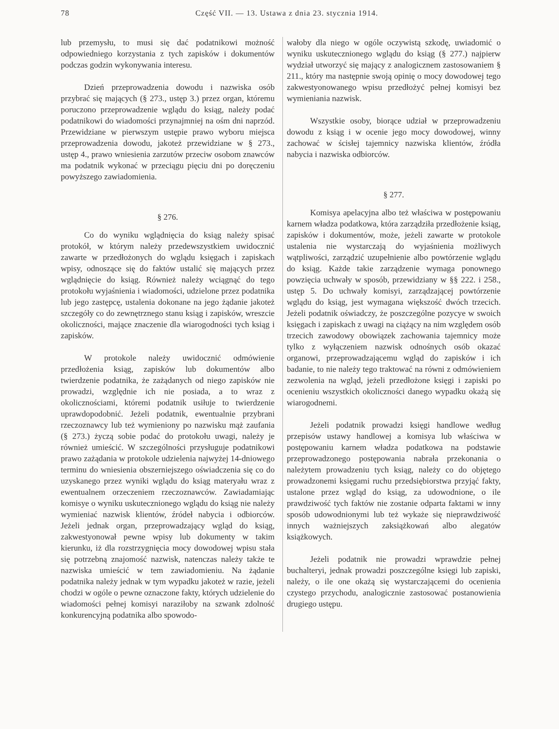78 Część VII. — 13. Ustawa z dnia 23. stycznia 1914.
lub przemysłu, to musi się dać podatnikowi możność odpowiedniego korzystania z tych zapisków i dokumentów podczas godzin wykonywania interesu.
Dzień przeprowadzenia dowodu i nazwiska osób przybrać się mających (§ 273., ustęp 3.) przez organ, któremu poruczono przeprowadzenie wglądu do ksiąg, należy podać podatnikowi do wiadomości przynajmniej na ośm dni naprzód. Przewidziane w pierwszym ustępie prawo wyboru miejsca przeprowadzenia dowodu, jakoteż przewidziane w § 273., ustęp 4., prawo wniesienia zarzutów przeciw osobom znawców ma podatnik wykonać w przeciągu pięciu dni po doręczeniu powyższego zawiadomienia.
§ 276.
Co do wyniku wglądnięcia do ksiąg należy spisać protokół, w którym należy przedewszystkiem uwidocznić zawarte w przedłożonych do wglądu księgach i zapiskach wpisy, odnoszące się do faktów ustalić się mających przez wglądnięcie do ksiąg. Również należy wciągnąć do tego protokołu wyjaśnienia i wiadomości, udzielone przez podatnika lub jego zastępcę, ustalenia dokonane na jego żądanie jakoteż szczegóły co do zewnętrznego stanu ksiąg i zapisków, wreszcie okoliczności, mające znaczenie dla wiarogodności tych ksiąg i zapisków.
W protokole należy uwidocznić odmówienie przedłożenia ksiąg, zapisków lub dokumentów albo twierdzenie podatnika, że zażądanych od niego zapisków nie prowadzi, względnie ich nie posiada, a to wraz z okolicznościami, któremi podatnik usiłuje to twierdzenie uprawdopodobnić. Jeżeli podatnik, ewentualnie przybrani rzeczoznawcy lub też wymieniony po nazwisku mąż zaufania (§ 273.) życzą sobie podać do protokołu uwagi, należy je również umieścić. W szczególności przysługuje podatnikowi prawo zażądania w protokole udzielenia najwyżej 14-dniowego terminu do wniesienia obszerniejszego oświadczenia się co do uzyskanego przez wyniki wglądu do ksiąg materyału wraz z ewentualnem orzeczeniem rzeczoznawców. Zawiadamiając komisye o wyniku uskutecznionego wglądu do ksiąg nie należy wymieniać nazwisk klientów, źródeł nabycia i odbiorców. Jeżeli jednak organ, przeprowadzający wgląd do ksiąg, zakwestyonował pewne wpisy lub dokumenty w takim kierunku, iż dla rozstrzygnięcia mocy dowodowej wpisu stała się potrzebną znajomość nazwisk, natenczas należy także te nazwiska umieścić w tem zawiadomieniu. Na żądanie podatnika należy jednak w tym wypadku jakoteż w razie, jeżeli chodzi w ogóle o pewne oznaczone fakty, których udzielenie do wiadomości pełnej komisyi naraziłoby na szwank zdolność konkurencyjną podatnika albo spowodo-
wałoby dla niego w ogóle oczywistą szkodę, uwiadomić o wyniku uskutecznionego wglądu do ksiąg (§ 277.) najpierw wydział utworzyć się mający z analogicznem zastosowaniem § 211., który ma następnie swoją opinię o mocy dowodowej tego zakwestyonowanego wpisu przedłożyć pełnej komisyi bez wymieniania nazwisk.
Wszystkie osoby, biorące udział w przeprowadzeniu dowodu z ksiąg i w ocenie jego mocy dowodowej, winny zachować w ścisłej tajemnicy nazwiska klientów, źródła nabycia i nazwiska odbiorców.
§ 277.
Komisya apelacyjna albo też właściwa w postępowaniu karnem władza podatkowa, która zarządziła przedłożenie ksiąg, zapisków i dokumentów, może, jeżeli zawarte w protokole ustalenia nie wystarczają do wyjaśnienia możliwych wątpliwości, zarządzić uzupełnienie albo powtórzenie wglądu do ksiąg. Każde takie zarządzenie wymaga ponownego powzięcia uchwały w sposób, przewidziany w §§ 222. i 258., ustęp 5. Do uchwały komisyi, zarządzającej powtórzenie wglądu do ksiąg, jest wymagana większość dwóch trzecich. Jeżeli podatnik oświadczy, że poszczególne pozycye w swoich księgach i zapiskach z uwagi na ciążący na nim względem osób trzecich zawodowy obowiązek zachowania tajemnicy może tylko z wyłączeniem nazwisk odnośnych osób okazać organowi, przeprowadzającemu wgląd do zapisków i ich badanie, to nie należy tego traktować na równi z odmówieniem zezwolenia na wgląd, jeżeli przedłożone księgi i zapiski po ocenieniu wszystkich okoliczności danego wypadku okażą się wiarogodnemi.
Jeżeli podatnik prowadzi księgi handlowe według przepisów ustawy handlowej a komisya lub właściwa w postępowaniu karnem władza podatkowa na podstawie przeprowadzonego postępowania nabrała przekonania o należytem prowadzeniu tych ksiąg, należy co do objętego prowadzonemi księgami ruchu przedsiębiorstwa przyjąć fakty, ustalone przez wgląd do ksiąg, za udowodnione, o ile prawdziwość tych faktów nie zostanie odparta faktami w inny sposób udowodnionymi lub też wykaże się nieprawdziwość innych ważniejszych zaksiążkowań albo alegatów książkowych.
Jeżeli podatnik nie prowadzi wprawdzie pełnej buchalteryi, jednak prowadzi poszczególne księgi lub zapiski, należy, o ile one okażą się wystarczającemi do ocenienia czystego przychodu, analogicznie zastosować postanowienia drugiego ustępu.